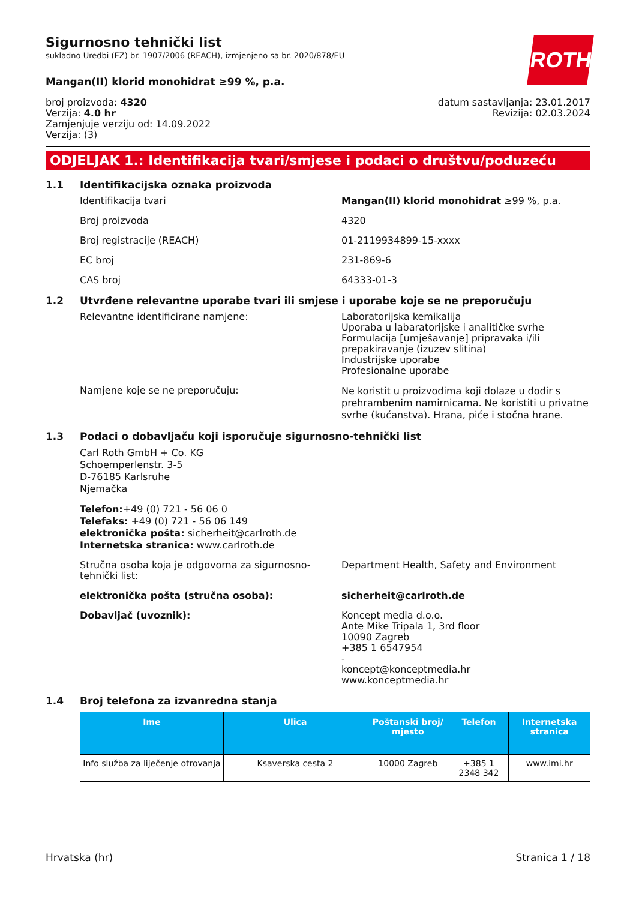ROTH
Sigurnosno tehnički list
sukladno Uredbi (EZ) br. 1907/2006 (REACH), izmjenjeno sa br. 2020/878/EU
Mangan(II) klorid monohidrat ≥99 %, p.a.
broj proizvoda: 4320
Verzija: 4.0 hr
Zamjenjuje verziju od: 14.09.2022
Verzija: (3)
datum sastavljanja: 23.01.2017
Revizija: 02.03.2024
ODJELJAK 1.: Identifikacija tvari/smjese i podaci o društvu/poduzeću
1.1 Identifikacijska oznaka proizvoda
Identifikacija tvari Mangan(II) klorid monohidrat ≥99 %, p.a.
Broj proizvoda 4320
Broj registracije (REACH) 01-2119934899-15-xxxx
EC broj 231-869-6
CAS broj 64333-01-3
1.2 Utvrđene relevantne uporabe tvari ili smjese i uporabe koje se ne preporučuju
Relevantne identificirane namjene: Laboratorijska kemikalija
Uporaba u labaratorijske i analitičke svrhe
Formulacija [umješavanje] pripravaka i/ili prepakiravanje (izuzev slitina)
Industrijske uporabe
Profesionalne uporabe
Namjene koje se ne preporučuju:
Ne koristit u proizvodima koji dolaze u dodir s prehrambenim namirnicama. Ne koristiti u privatne svrhe (kućanstva). Hrana, piće i stočna hrane.
1.3 Podaci o dobavljaču koji isporučuje sigurnosno-tehnički list
Carl Roth GmbH + Co. KG
Schoemperlenstr. 3-5
D-76185 Karlsruhe
Njemačka
Telefon:+49 (0) 721 - 56 06 0
Telefaks: +49 (0) 721 - 56 06 149
elektronička pošta: sicherheit@carlroth.de
Internetska stranica: www.carlroth.de
Stručna osoba koja je odgovorna za sigurnosno-tehnički list:
Department Health, Safety and Environment
elektronička pošta (stručna osoba): sicherheit@carlroth.de
Dobavljač (uvoznik): Koncept media d.o.o.
Ante Mike Tripala 1, 3rd floor
10090 Zagreb
+385 1 6547954
-
koncept@konceptmedia.hr
www.konceptmedia.hr
1.4 Broj telefona za izvanredna stanja
| Ime | Ulica | Poštanski broj/ mjesto | Telefon | Internetska stranica |
| --- | --- | --- | --- | --- |
| Info služba za liječenje otrovanja | Ksaverska cesta 2 | 10000 Zagreb | +385 1 2348 342 | www.imi.hr |
Hrvatska (hr) Stranica 1 / 18